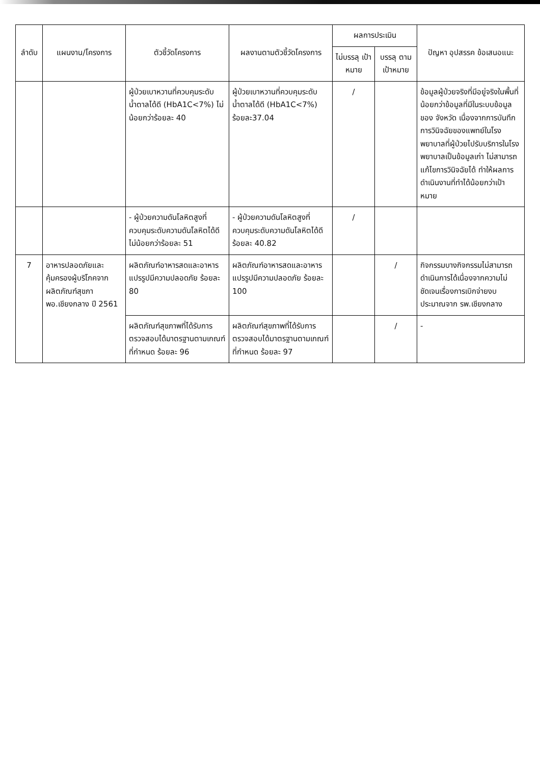| ลำดับ | แผนงาน/โครงการ | ตัวชี้วัดโครงการ | ผลงานตามตัวชี้วัดโครงการ | ผลการประเมิน | | ปัญหา อุปสรรค ข้อเสนอแนะ |
| --- | --- | --- | --- | --- | --- | --- |
| | | | | ไม่บรรลุ เป้าหมาย | บรรลุ ตาม เป้าหมาย | |
| | | ผู้ป่วยเบาหวานที่ควบคุมระดับน้ำตาลได้ดี (HbA1C<7%) ไม่น้อยกว่าร้อยละ 40 | ผู้ป่วยเบาหวานที่ควบคุมระดับน้ำตาลได้ดี (HbA1C<7%) ร้อยละ37.04 | / | | ข้อมูลผู้ป่วยจริงที่มีอยู่จริงในพื้นที่น้อยกว่าข้อมูลที่มีในระบบข้อมูลของ จังหวัด เนื่องจากการบันทึกการวินิจฉัยของแพทย์ในโรงพยาบาลที่ผู้ป่วยไปรับบริการในโรงพยาบาลเป็นข้อมูลเก่า ไม่สามารถแก้ไขการวินิจฉัยได้ ทำให้ผลการดำเนินงานที่ทำได้น้อยกว่าเป้าหมาย |
| | | - ผู้ป่วยความดันโลหิตสูงที่ควบคุมระดับความดันโลหิตได้ดี ไม่น้อยกว่าร้อยละ 51 | - ผู้ป่วยความดันโลหิตสูงที่ควบคุมระดับความดันโลหิตได้ดี ร้อยละ 40.82 | / | | |
| 7 | อาหารปลอดภัยและคุ้มครองผู้บริโภคจากผลิตภัณฑ์สุขภาพอ.เชียงกลาง ปี 2561 | ผลิตภัณฑ์อาหารสดและอาหารแปรรูปมีความปลอดภัย ร้อยละ 80 | ผลิตภัณฑ์อาหารสดและอาหารแปรรูปมีความปลอดภัย ร้อยละ 100 | | / | กิจกรรมบางกิจกรรมไม่สามารถดำเนินการได้เนื่องจากความไม่ชัดเจนเรื่องการเบิกจ่ายงบประมาณจาก รพ.เชียงกลาง |
| | | ผลิตภัณฑ์สุขภาพที่ได้รับการตรวจสอบได้มาตรฐานตามเกณฑ์ที่กำหนด ร้อยละ 96 | ผลิตภัณฑ์สุขภาพที่ได้รับการตรวจสอบได้มาตรฐานตามเกณฑ์ที่กำหนด ร้อยละ 97 | | / | - |